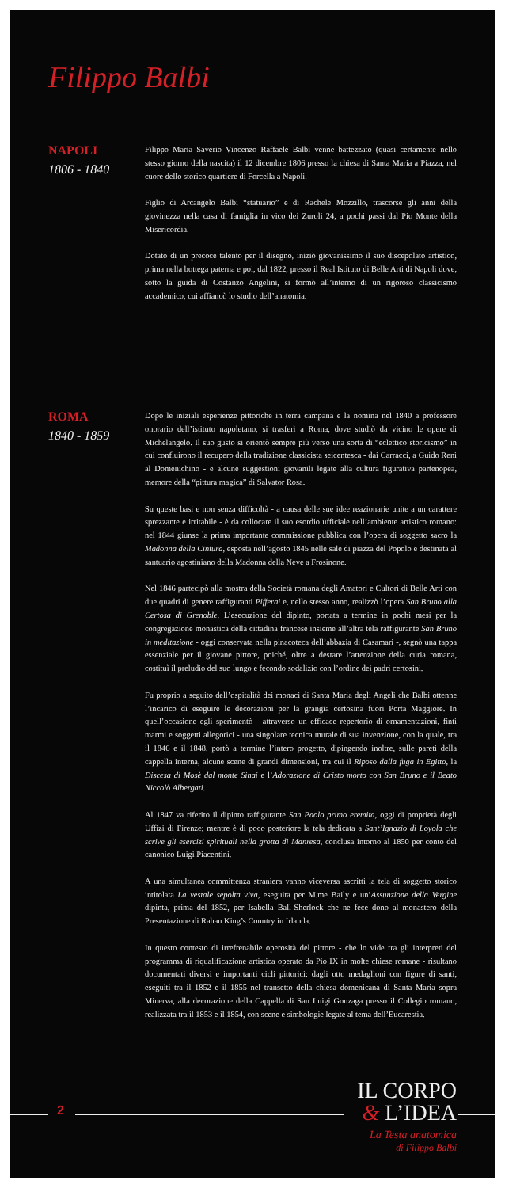Filippo Balbi
NAPOLI
1806 - 1840
Filippo Maria Saverio Vincenzo Raffaele Balbi venne battezzato (quasi certamente nello stesso giorno della nascita) il 12 dicembre 1806 presso la chiesa di Santa Maria a Piazza, nel cuore dello storico quartiere di Forcella a Napoli.
Figlio di Arcangelo Balbi “statuario” e di Rachele Mozzillo, trascorse gli anni della giovinezza nella casa di famiglia in vico dei Zuroli 24, a pochi passi dal Pio Monte della Misericordia.
Dotato di un precoce talento per il disegno, iniziò giovanissimo il suo discepolato artistico, prima nella bottega paterna e poi, dal 1822, presso il Real Istituto di Belle Arti di Napoli dove, sotto la guida di Costanzo Angelini, si formò all’interno di un rigoroso classicismo accademico, cui affiancò lo studio dell’anatomia.
ROMA
1840 - 1859
Dopo le iniziali esperienze pittoriche in terra campana e la nomina nel 1840 a professore onorario dell’istituto napoletano, si trasferì a Roma, dove studiò da vicino le opere di Michelangelo. Il suo gusto si orientò sempre più verso una sorta di “eclettico storicismo” in cui confluirono il recupero della tradizione classicista seicentesca - dai Carracci, a Guido Reni al Domenichino - e alcune suggestioni giovanili legate alla cultura figurativa partenopea, memore della “pittura magica” di Salvator Rosa.
Su queste basi e non senza difficoltà - a causa delle sue idee reazionarie unite a un carattere sprezzante e irritabile - è da collocare il suo esordio ufficiale nell’ambiente artistico romano: nel 1844 giunse la prima importante commissione pubblica con l’opera di soggetto sacro la Madonna della Cintura, esposta nell’agosto 1845 nelle sale di piazza del Popolo e destinata al santuario agostiniano della Madonna della Neve a Frosinone.
Nel 1846 partecipò alla mostra della Società romana degli Amatori e Cultori di Belle Arti con due quadri di genere raffiguranti Pifferai e, nello stesso anno, realizzò l’opera San Bruno alla Certosa di Grenoble. L’esecuzione del dipinto, portata a termine in pochi mesi per la congregazione monastica della cittadina francese insieme all’altra tela raffigurante San Bruno in meditazione - oggi conservata nella pinacoteca dell’abbazia di Casamari -, segnò una tappa essenziale per il giovane pittore, poiché, oltre a destare l’attenzione della curia romana, costituì il preludio del suo lungo e fecondo sodalizio con l’ordine dei padri certosini.
Fu proprio a seguito dell’ospitalità dei monaci di Santa Maria degli Angeli che Balbi ottenne l’incarico di eseguire le decorazioni per la grangia certosina fuori Porta Maggiore. In quell’occasione egli sperimentò - attraverso un efficace repertorio di ornamentazioni, finti marmi e soggetti allegorici - una singolare tecnica murale di sua invenzione, con la quale, tra il 1846 e il 1848, portò a termine l’intero progetto, dipingendo inoltre, sulle pareti della cappella interna, alcune scene di grandi dimensioni, tra cui il Riposo dalla fuga in Egitto, la Discesa di Mosè dal monte Sinai e l’Adorazione di Cristo morto con San Bruno e il Beato Niccolò Albergati.
Al 1847 va riferito il dipinto raffigurante San Paolo primo eremita, oggi di proprietà degli Uffizi di Firenze; mentre è di poco posteriore la tela dedicata a Sant’Ignazio di Loyola che scrive gli esercizi spirituali nella grotta di Manresa, conclusa intorno al 1850 per conto del canonico Luigi Piacentini.
A una simultanea committenza straniera vanno viceversa ascritti la tela di soggetto storico intitolata La vestale sepolta viva, eseguita per M.me Baily e un’Assunzione della Vergine dipinta, prima del 1852, per Isabella Ball-Sherlock che ne fece dono al monastero della Presentazione di Rahan King’s Country in Irlanda.
In questo contesto di irrefrenabile operosità del pittore - che lo vide tra gli interpreti del programma di riqualificazione artistica operato da Pio IX in molte chiese romane - risultano documentati diversi e importanti cicli pittorici: dagli otto medaglioni con figure di santi, eseguiti tra il 1852 e il 1855 nel transetto della chiesa domenicana di Santa Maria sopra Minerva, alla decorazione della Cappella di San Luigi Gonzaga presso il Collegio romano, realizzata tra il 1853 e il 1854, con scene e simbologie legate al tema dell’Eucarestia.
2
IL CORPO
& L’IDEA
La Testa anatomica
di Filippo Balbi